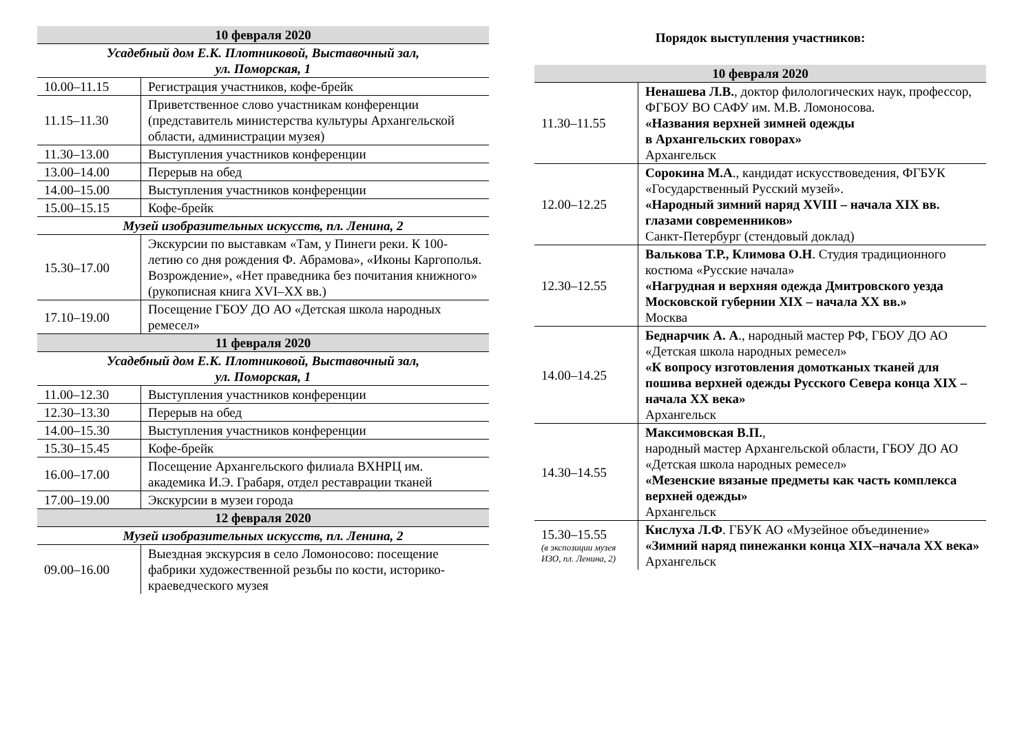| 10 февраля 2020 | |
| --- | --- |
| Усадебный дом Е.К. Плотниковой, Выставочный зал, ул. Поморская, 1 | |
| 10.00–11.15 | Регистрация участников, кофе-брейк |
| 11.15–11.30 | Приветственное слово участникам конференции (представитель министерства культуры Архангельской области, администрации музея) |
| 11.30–13.00 | Выступления участников конференции |
| 13.00–14.00 | Перерыв на обед |
| 14.00–15.00 | Выступления участников конференции |
| 15.00–15.15 | Кофе-брейк |
| Музей изобразительных искусств, пл. Ленина, 2 | |
| 15.30–17.00 | Экскурсии по выставкам «Там, у Пинеги реки. К 100-летию со дня рождения Ф. Абрамова», «Иконы Каргополья. Возрождение», «Нет праведника без почитания книжного» (рукописная книга XVI–XX вв.) |
| 17.10–19.00 | Посещение ГБОУ ДО АО «Детская школа народных ремесел» |
| 11 февраля 2020 | |
| Усадебный дом Е.К. Плотниковой, Выставочный зал, ул. Поморская, 1 | |
| 11.00–12.30 | Выступления участников конференции |
| 12.30–13.30 | Перерыв на обед |
| 14.00–15.30 | Выступления участников конференции |
| 15.30–15.45 | Кофе-брейк |
| 16.00–17.00 | Посещение Архангельского филиала ВХНРЦ им. академика И.Э. Грабаря, отдел реставрации тканей |
| 17.00–19.00 | Экскурсии в музеи города |
| 12 февраля 2020 | |
| Музей изобразительных искусств, пл. Ленина, 2 | |
| 09.00–16.00 | Выездная экскурсия в село Ломоносово: посещение фабрики художественной резьбы по кости, историко-краеведческого музея |
Порядок выступления участников:
| 10 февраля 2020 | |
| --- | --- |
| 11.30–11.55 | Ненашева Л.В. , доктор филологических наук, профессор, ФГБОУ ВО САФУ им. М.В. Ломоносова. «Названия верхней зимней одежды в Архангельских говорах» Архангельск |
| 12.00–12.25 | Сорокина М.А ., кандидат искусствоведения, ФГБУК «Государственный Русский музей». «Народный зимний наряд XVIII – начала XIX вв. глазами современников» Санкт-Петербург (стендовый доклад) |
| 12.30–12.55 | Валькова Т.Р., Климова О.Н . Студия традиционного костюма «Русские начала» «Нагрудная и верхняя одежда Дмитровского уезда Московской губернии XIX – начала XX вв.» Москва |
| 14.00–14.25 | Беднарчик А. А ., народный мастер РФ, ГБОУ ДО АО «Детская школа народных ремесел» «К вопросу изготовления домотканых тканей для пошива верхней одежды Русского Севера конца XIX – начала XX века» Архангельск |
| 14.30–14.55 | Максимовская В.П. , народный мастер Архангельской области, ГБОУ ДО АО «Детская школа народных ремесел» «Мезенские вязаные предметы как часть комплекса верхней одежды» Архангельск |
| 15.30–15.55 (в экспозиции музея ИЗО, пл. Ленина, 2) | Кислуха Л.Ф . ГБУК АО «Музейное объединение» «Зимний наряд пинежанки конца XIX–начала XX века» Архангельск |